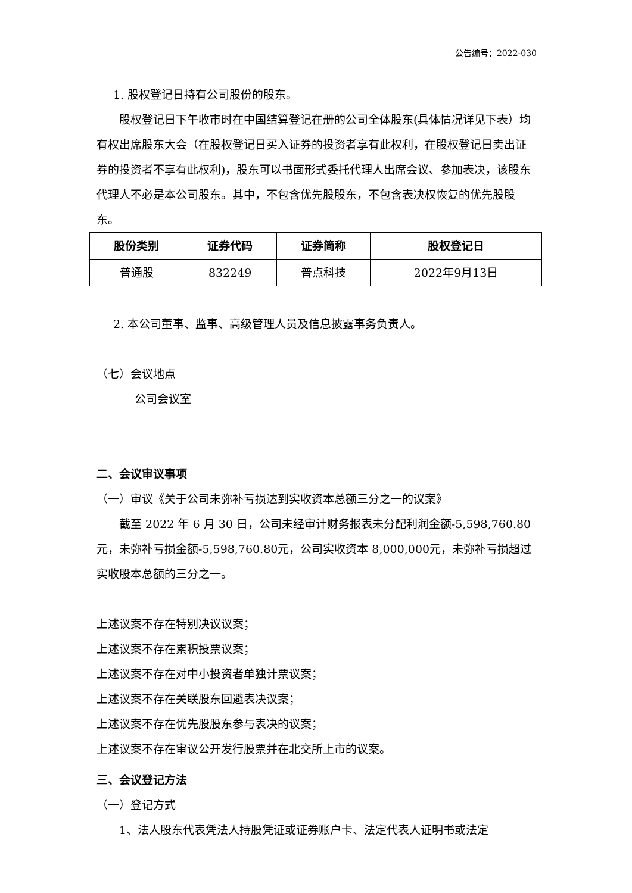公告编号：2022-030
1. 股权登记日持有公司股份的股东。
股权登记日下午收市时在中国结算登记在册的公司全体股东(具体情况详见下表）均有权出席股东大会（在股权登记日买入证券的投资者享有此权利，在股权登记日卖出证券的投资者不享有此权利)，股东可以书面形式委托代理人出席会议、参加表决，该股东代理人不必是本公司股东。其中，不包含优先股股东，不包含表决权恢复的优先股股东。
| 股份类别 | 证券代码 | 证券简称 | 股权登记日 |
| --- | --- | --- | --- |
| 普通股 | 832249 | 普点科技 | 2022年9月13日 |
2. 本公司董事、监事、高级管理人员及信息披露事务负责人。
（七）会议地点
公司会议室
二、会议审议事项
（一）审议《关于公司未弥补亏损达到实收资本总额三分之一的议案》
截至 2022 年 6 月 30 日，公司未经审计财务报表未分配利润金额-5,598,760.80元，未弥补亏损金额-5,598,760.80元，公司实收资本 8,000,000元，未弥补亏损超过实收股本总额的三分之一。
上述议案不存在特别决议议案；
上述议案不存在累积投票议案；
上述议案不存在对中小投资者单独计票议案；
上述议案不存在关联股东回避表决议案；
上述议案不存在优先股股东参与表决的议案；
上述议案不存在审议公开发行股票并在北交所上市的议案。
三、会议登记方法
（一）登记方式
1、法人股东代表凭法人持股凭证或证券账户卡、法定代表人证明书或法定